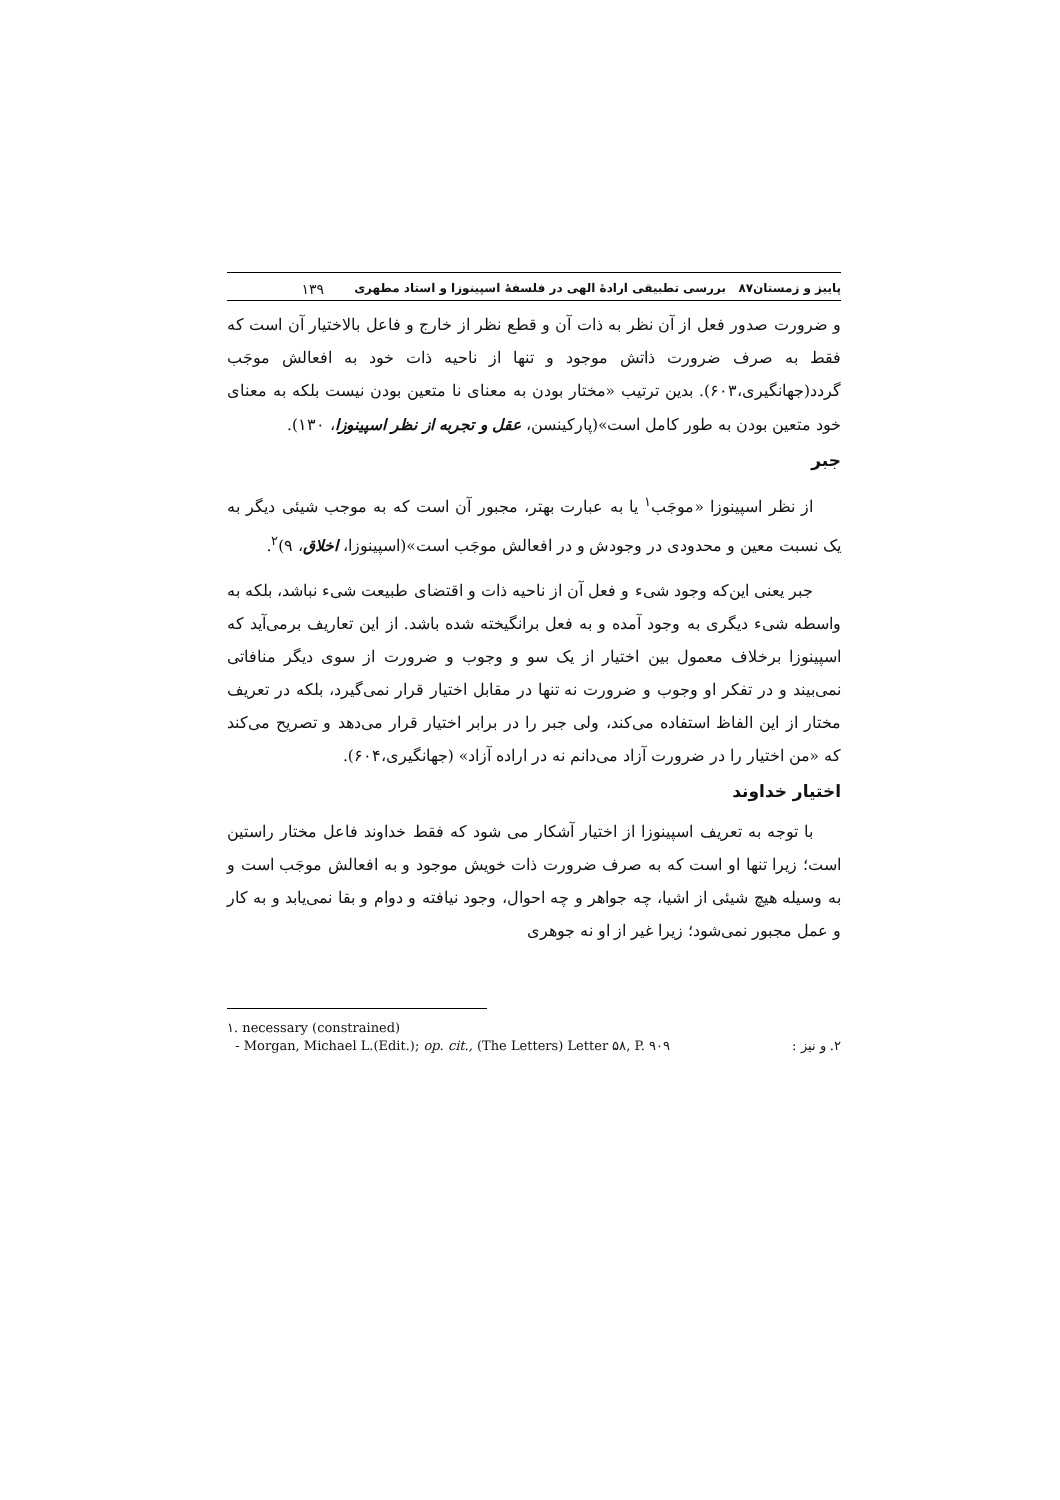پاییز و زمستان۸۷ بررسی تطبیقی ارادهٔ الهی در فلسفهٔ اسپینوزا و استاد مطهری ۱۳۹
و ضرورت صدور فعل از آن نظر به ذات آن و قطع نظر از خارج و فاعل بالاختیار آن است که فقط به صرف ضرورت ذاتش موجود و تنها از ناحیه ذات خود به افعالش موجَب گردد(جهانگیری،۶۰۳). بدین ترتیب «مختار بودن به معنای نا متعین بودن نیست بلکه به معنای خود متعین بودن به طور کامل است»(پارکینسن، عقل و تجربه از نظر اسپینوزا، ۱۳۰).
جبر
از نظر اسپینوزا «موجَب<sup>۱</sup> یا به عبارت بهتر، مجبور آن است که به موجب شیئی دیگر به یک نسبت معین و محدودی در وجودش و در افعالش موجَب است»(اسپینوزا، اخلاق، ۹)<sup>۲</sup>.
جبر یعنی این‌که وجود شیء و فعل آن از ناحیه ذات و اقتضای طبیعت شیء نباشد، بلکه به واسطه شیء دیگری به وجود آمده و به فعل برانگیخته شده باشد. از این تعاریف برمی‌آید که اسپینوزا برخلاف معمول بین اختیار از یک سو و وجوب و ضرورت از سوی دیگر منافاتی نمی‌بیند و در تفکر او وجوب و ضرورت نه تنها در مقابل اختیار قرار نمی‌گیرد، بلکه در تعریف مختار از این الفاظ استفاده می‌کند، ولی جبر را در برابر اختیار قرار می‌دهد و تصریح می‌کند که «من اختیار را در ضرورت آزاد می‌دانم نه در اراده آزاد» (جهانگیری،۶۰۴).
اختیار خداوند
با توجه به تعریف اسپینوزا از اختیار آشکار می شود که فقط خداوند فاعل مختار راستین است؛ زیرا تنها او است که به صرف ضرورت ذات خویش موجود و به افعالش موجَب است و به وسیله هیچ شیئی از اشیا، چه جواهر و چه احوال، وجود نیافته و دوام و بقا نمی‌یابد و به کار و عمل مجبور نمی‌شود؛ زیرا غیر از او نه جوهری
۱. necessary (constrained)
- Morgan, Michael L.(Edit.); op. cit., (The Letters) Letter ۵۸, P. ۹۰۹ ۲. و نیز :